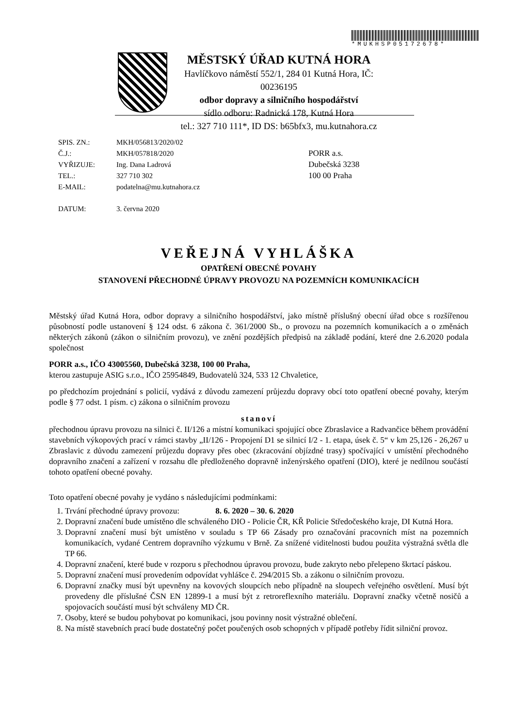*MUKHSP05172678*
MĚSTSKÝ ÚŘAD KUTNÁ HORA
Havlíčkovo náměstí 552/1, 284 01 Kutná Hora, IČ: 00236195
odbor dopravy a silničního hospodářství
sídlo odboru: Radnická 178, Kutná Hora
tel.: 327 710 111*, ID DS: b65bfx3, mu.kutnahora.cz
| SPIS. ZN.: | MKH/056813/2020/02 |
| Č.J.: | MKH/057818/2020 |
| VYŘIZUJE: | Ing. Dana Ladrová |
| TEL.: | 327 710 302 |
| E-MAIL: | podatelna@mu.kutnahora.cz |
| DATUM: | 3. června 2020 |
PORR a.s.
Dubečská 3238
100 00 Praha
VEŘEJNÁ VYHLÁŠKA
OPATŘENÍ OBECNÉ POVAHY
STANOVENÍ PŘECHODNÉ ÚPRAVY PROVOZU NA POZEMNÍCH KOMUNIKACÍCH
Městský úřad Kutná Hora, odbor dopravy a silničního hospodářství, jako místně příslušný obecní úřad obce s rozšířenou působností podle ustanovení § 124 odst. 6 zákona č. 361/2000 Sb., o provozu na pozemních komunikacích a o změnách některých zákonů (zákon o silničním provozu), ve znění pozdějších předpisů na základě podání, které dne 2.6.2020 podala společnost
PORR a.s., IČO 43005560, Dubečská 3238, 100 00 Praha,
kterou zastupuje ASIG s.r.o., IČO 25954849, Budovatelů 324, 533 12 Chvaletice,
po předchozím projednání s policií, vydává z důvodu zamezení průjezdu dopravy obcí toto opatření obecné povahy, kterým podle § 77 odst. 1 písm. c) zákona o silničním provozu
stanoví
přechodnou úpravu provozu na silnici č. II/126 a místní komunikaci spojující obce Zbraslavice a Radvančice během provádění stavebních výkopových prací v rámci stavby „II/126 - Propojení D1 se silnicí I/2 - 1. etapa, úsek č. 5“ v km 25,126 - 26,267 u Zbraslavic z důvodu zamezení průjezdu dopravy přes obec (zkracování objízdné trasy) spočívající v umístění přechodného dopravního značení a zařízení v rozsahu dle předloženého dopravně inženýrského opatření (DIO), které je nedílnou součástí tohoto opatření obecné povahy.
Toto opatření obecné povahy je vydáno s následujícími podmínkami:
1. Trvání přechodné úpravy provozu: 8. 6. 2020 – 30. 6. 2020
2. Dopravní značení bude umístěno dle schváleného DIO - Policie ČR, KŘ Policie Středočeského kraje, DI Kutná Hora.
3. Dopravní značení musí být umístěno v souladu s TP 66 Zásady pro označování pracovních míst na pozemních komunikacích, vydané Centrem dopravního výzkumu v Brně. Za snížené viditelnosti budou použita výstražná světla dle TP 66.
4. Dopravní značení, které bude v rozporu s přechodnou úpravou provozu, bude zakryto nebo přelepeno škrtací páskou.
5. Dopravní značení musí provedením odpovídat vyhlášce č. 294/2015 Sb. a zákonu o silničním provozu.
6. Dopravní značky musí být upevněny na kovových sloupcích nebo případně na sloupech veřejného osvětlení. Musí být provedeny dle příslušné ČSN EN 12899-1 a musí být z retroreflexního materiálu. Dopravní značky včetně nosičů a spojovacích součástí musí být schváleny MD ČR.
7. Osoby, které se budou pohybovat po komunikaci, jsou povinny nosit výstražné oblečení.
8. Na místě stavebních prací bude dostatečný počet poučených osob schopných v případě potřeby řídit silniční provoz.